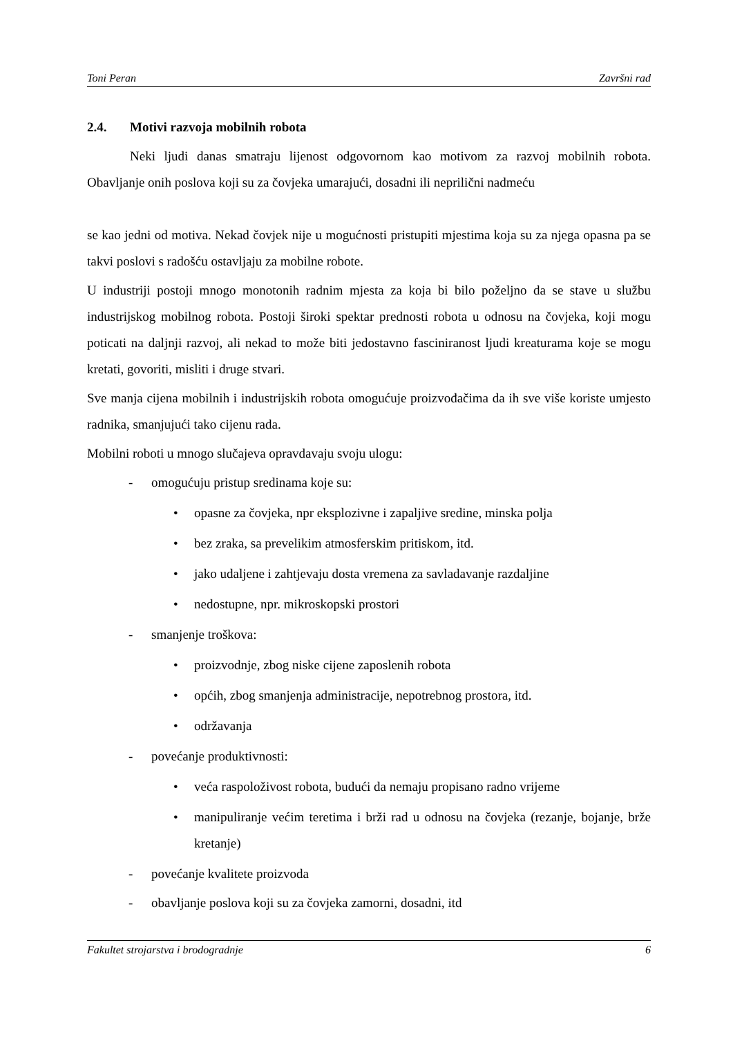Toni Peran Završni rad
2.4. Motivi razvoja mobilnih robota
Neki ljudi danas smatraju lijenost odgovornom kao motivom za razvoj mobilnih robota. Obavljanje onih poslova koji su za čovjeka umarajući, dosadni ili neprilični nadmeću
se kao jedni od motiva. Nekad čovjek nije u mogućnosti pristupiti mjestima koja su za njega opasna pa se takvi poslovi s radošću ostavljaju za mobilne robote.
U industriji postoji mnogo monotonih radnim mjesta za koja bi bilo poželjno da se stave u službu industrijskog mobilnog robota. Postoji široki spektar prednosti robota u odnosu na čovjeka, koji mogu poticati na daljnji razvoj, ali nekad to može biti jedostavno fasciniranost ljudi kreaturama koje se mogu kretati, govoriti, misliti i druge stvari.
Sve manja cijena mobilnih i industrijskih robota omogućuje proizvođačima da ih sve više koriste umjesto radnika, smanjujući tako cijenu rada.
Mobilni roboti u mnogo slučajeva opravdavaju svoju ulogu:
- omogućuju pristup sredinama koje su:
• opasne za čovjeka, npr eksplozivne i zapaljive sredine, minska polja
• bez zraka, sa prevelikim atmosferskim pritiskom, itd.
• jako udaljene i zahtjevaju dosta vremena za savladavanje razdaljine
• nedostupne, npr. mikroskopski prostori
- smanjenje troškova:
• proizvodnje, zbog niske cijene zaposlenih robota
• općih, zbog smanjenja administracije, nepotrebnog prostora, itd.
• održavanja
- povećanje produktivnosti:
• veća raspoloživost robota, budući da nemaju propisano radno vrijeme
• manipuliranje većim teretima i brži rad u odnosu na čovjeka (rezanje, bojanje, brže kretanje)
- povećanje kvalitete proizvoda
- obavljanje poslova koji su za čovjeka zamorni, dosadni, itd
Fakultet strojarstva i brodogradnje 6